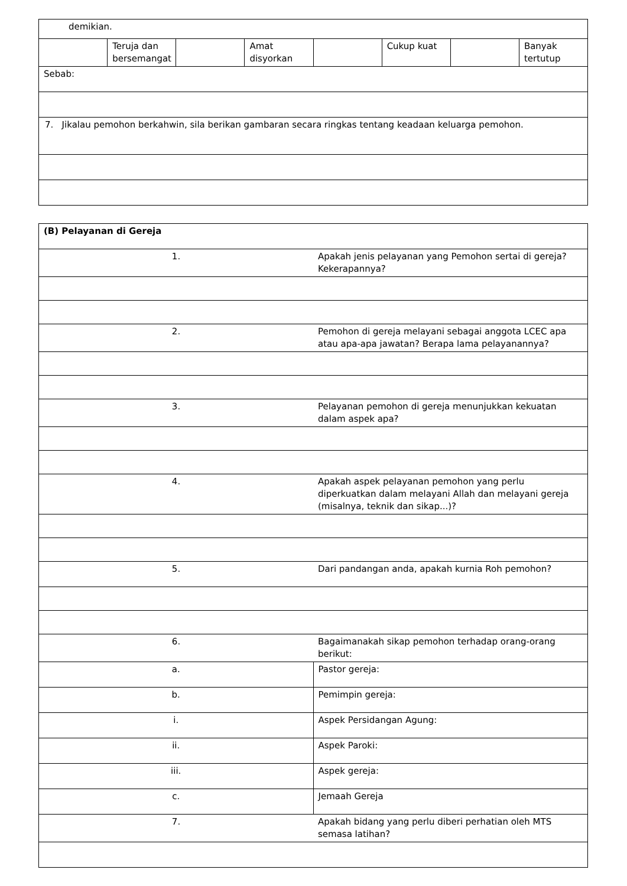| demikian. | | | | | | | |
| | Teruja dan bersemangat | | Amat disyorkan | | Cukup kuat | | Banyak tertutup |
| Sebab: | | | | | | | |
| 7. Jikalau pemohon berkahwin, sila berikan gambaran secara ringkas tentang keadaan keluarga pemohon. | | | | | | | |
| (B) Pelayanan di Gereja | |
| 1. | Apakah jenis pelayanan yang Pemohon sertai di gereja? Kekerapannya? |
| 2. | Pemohon di gereja melayani sebagai anggota LCEC apa atau apa-apa jawatan? Berapa lama pelayanannya? |
| 3. | Pelayanan pemohon di gereja menunjukkan kekuatan dalam aspek apa? |
| 4. | Apakah aspek pelayanan pemohon yang perlu diperkuatkan dalam melayani Allah dan melayani gereja (misalnya, teknik dan sikap...)? |
| 5. | Dari pandangan anda, apakah kurnia Roh pemohon? |
| 6. | Bagaimanakah sikap pemohon terhadap orang-orang berikut: |
| a. | Pastor gereja: |
| b. | Pemimpin gereja: |
| i. | Aspek Persidangan Agung: |
| ii. | Aspek Paroki: |
| iii. | Aspek gereja: |
| c. | Jemaah Gereja |
| 7. | Apakah bidang yang perlu diberi perhatian oleh MTS semasa latihan? |